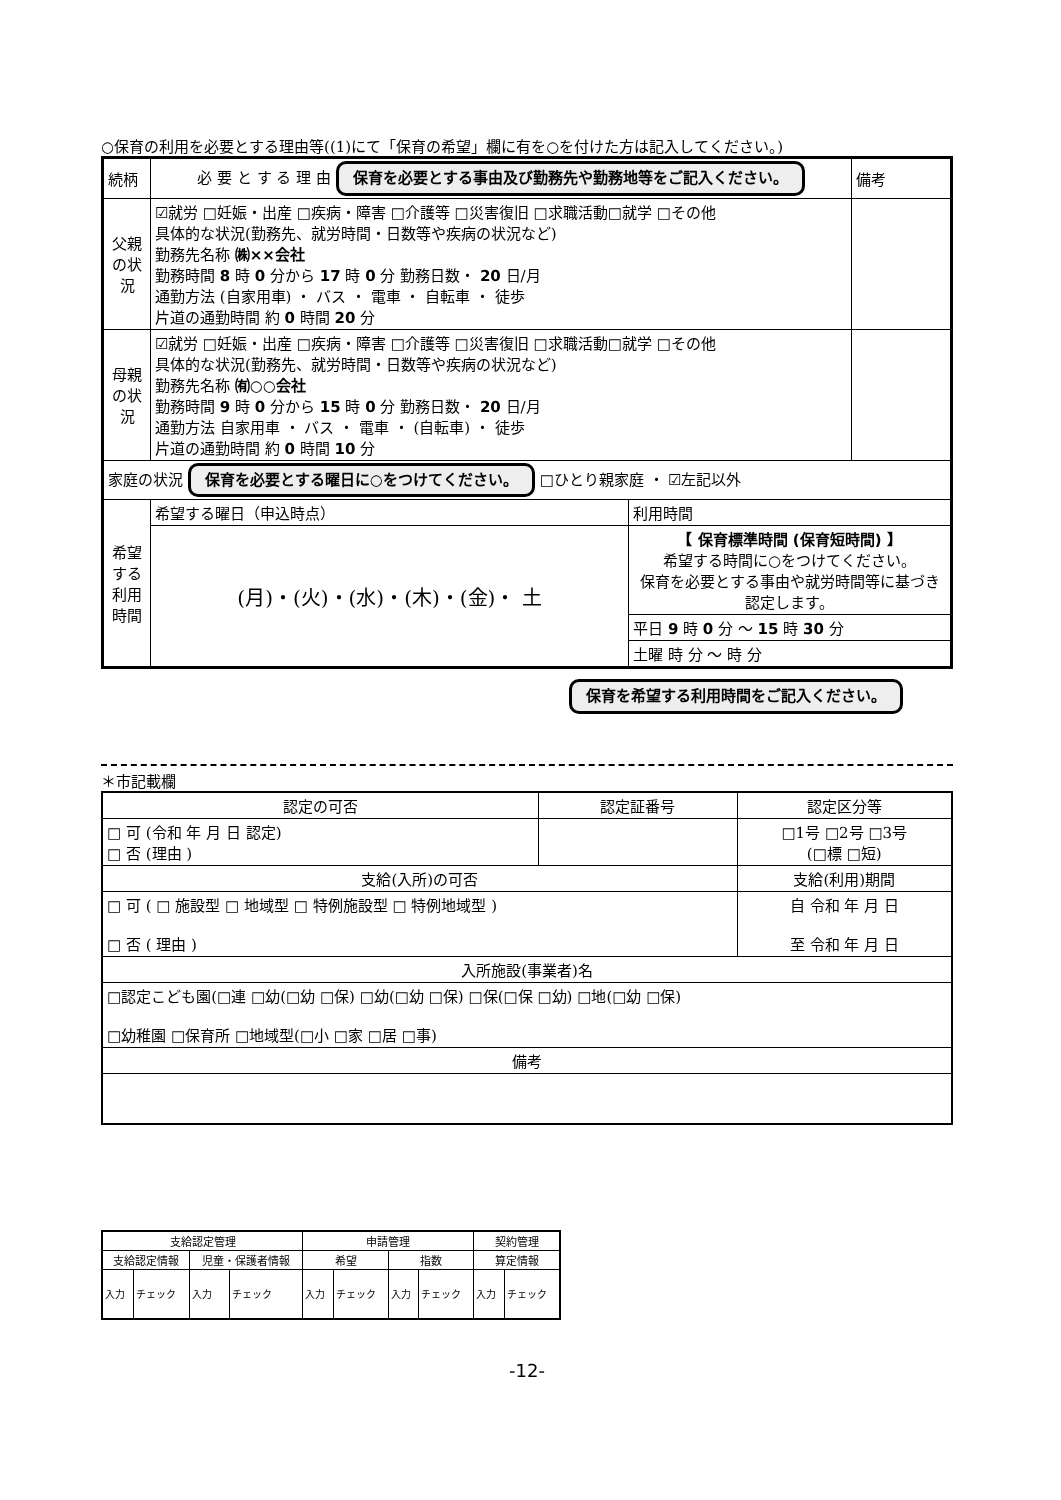○保育の利用を必要とする理由等((1)にて「保育の希望」欄に有を○を付けた方は記入してください。)
| 続柄 | 必 要 と す る 理 由 保育を必要とする事由及び勤務先や勤務地等をご記入ください。 | | 備考 |
| 父親の状況 | ☑就労 □妊娠・出産 □疾病・障害 □介護等 □災害復旧 □求職活動□就学 □その他 具体的な状況(勤務先、就労時間・日数等や疾病の状況など) 勤務先名称 ㈱××会社 勤務時間 8 時 0 分から 17 時 0 分 勤務日数・ 20 日/月 通勤方法 (自家用車) ・ バス ・ 電車 ・ 自転車 ・ 徒歩 片道の通勤時間 約 0 時間 20 分 | | |
| 母親の状況 | ☑就労 □妊娠・出産 □疾病・障害 □介護等 □災害復旧 □求職活動□就学 □その他 具体的な状況(勤務先、就労時間・日数等や疾病の状況など) 勤務先名称 ㈲○○会社 勤務時間 9 時 0 分から 15 時 0 分 勤務日数・ 20 日/月 通勤方法 自家用車 ・ バス ・ 電車 ・ (自転車) ・ 徒歩 片道の通勤時間 約 0 時間 10 分 | | |
| 家庭の状況 保育を必要とする曜日に○をつけてください。 □ひとり親家庭 ・ ☑左記以外 | | | |
| 希望する利用時間 | 希望する曜日（申込時点） | 利用時間 | |
| | (月)・(火)・(水)・(木)・(金)・ 土 | 【 保育標準時間 (保育短時間) 】 希望する時間に○をつけてください。 保育を必要とする事由や就労時間等に基づき認定します。 | |
| | | 平日 9 時 0 分 ～ 15 時 30 分 | |
| | | 土曜 時 分 ～ 時 分 | |
保育を希望する利用時間をご記入ください。
＊市記載欄
| 認定の可否 | 認定証番号 | 認定区分等 |
| □ 可 (令和 年 月 日 認定) □ 否 (理由 ) | | □1号 □2号 □3号 (□標 □短) |
| 支給(入所)の可否 | | 支給(利用)期間 |
| □ 可 ( □ 施設型 □ 地域型 □ 特例施設型 □ 特例地域型 ) □ 否 ( 理由 ) | | 自 令和 年 月 日 至 令和 年 月 日 |
| 入所施設(事業者)名 | | |
| □認定こども園(□連 □幼(□幼 □保) □幼(□幼 □保) □保(□保 □幼) □地(□幼 □保) □幼稚園 □保育所 □地域型(□小 □家 □居 □事) | | |
| 備考 | | |
| 支給認定管理 | | | | 申請管理 | | | | 契約管理 | |
| 支給認定情報 | | 児童・保護者情報 | | 希望 | | 指数 | | 算定情報 | |
| 入力 | チェック | 入力 | チェック | 入力 | チェック | 入力 | チェック | 入力 | チェック |
-12-